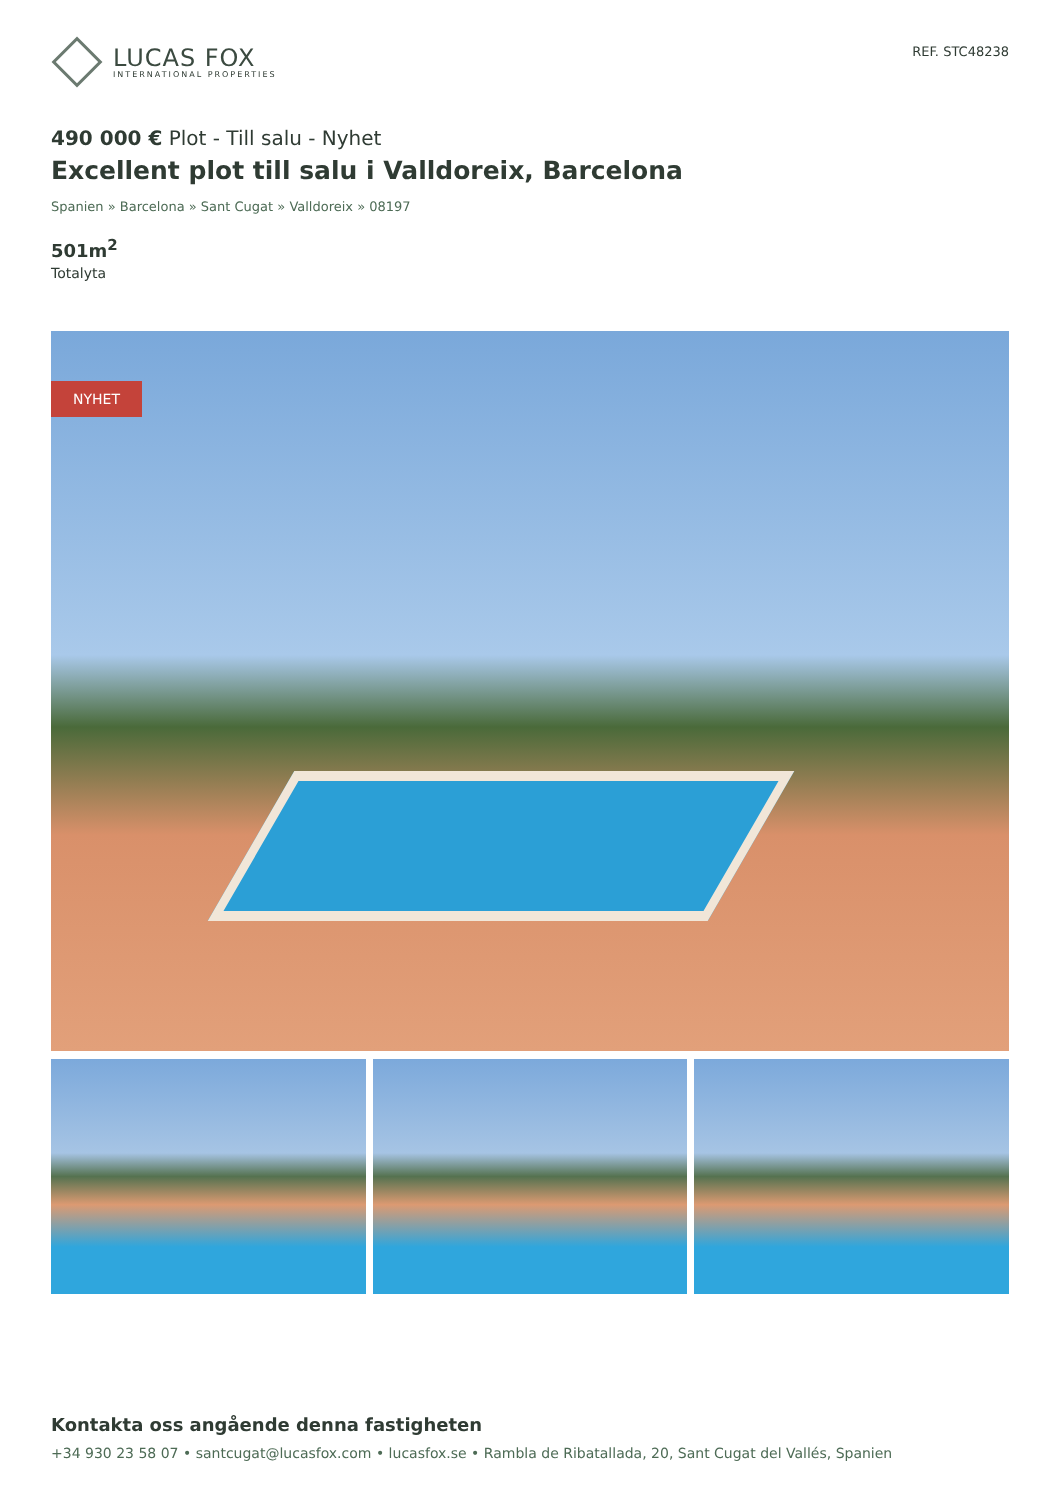LUCAS FOX
INTERNATIONAL PROPERTIES
REF. STC48238
490 000 € Plot - Till salu - Nyhet
Excellent plot till salu i Valldoreix, Barcelona
Spanien » Barcelona » Sant Cugat » Valldoreix » 08197
501m<sup>2</sup>
Totalyta
NYHET
Kontakta oss angående denna fastigheten
+34 930 23 58 07 • santcugat@lucasfox.com • lucasfox.se • Rambla de Ribatallada, 20, Sant Cugat del Vallés, Spanien